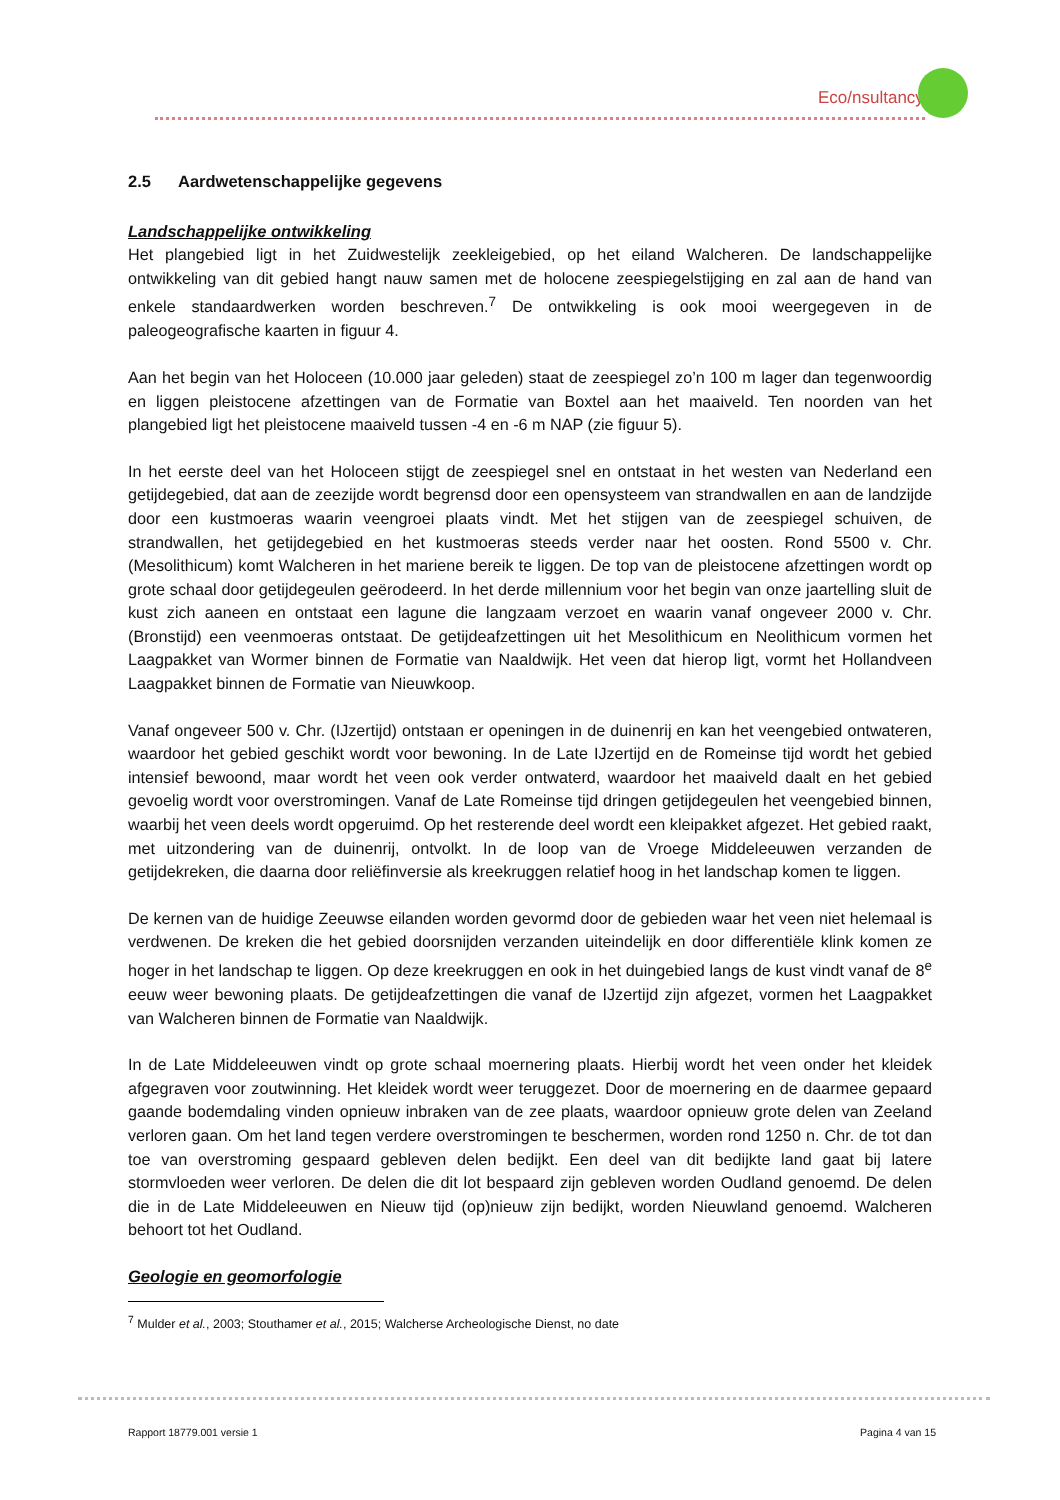Eco/nsultancy
2.5 Aardwetenschappelijke gegevens
Landschappelijke ontwikkeling
Het plangebied ligt in het Zuidwestelijk zeekleigebied, op het eiland Walcheren. De landschappelijke ontwikkeling van dit gebied hangt nauw samen met de holocene zeespiegelstijging en zal aan de hand van enkele standaardwerken worden beschreven.<sup>7</sup> De ontwikkeling is ook mooi weergegeven in de paleogeografische kaarten in figuur 4.
Aan het begin van het Holoceen (10.000 jaar geleden) staat de zeespiegel zo’n 100 m lager dan tegenwoordig en liggen pleistocene afzettingen van de Formatie van Boxtel aan het maaiveld. Ten noorden van het plangebied ligt het pleistocene maaiveld tussen -4 en -6 m NAP (zie figuur 5).
In het eerste deel van het Holoceen stijgt de zeespiegel snel en ontstaat in het westen van Nederland een getijdegebied, dat aan de zeezijde wordt begrensd door een opensysteem van strandwallen en aan de landzijde door een kustmoeras waarin veengroei plaats vindt. Met het stijgen van de zeespiegel schuiven, de strandwallen, het getijdegebied en het kustmoeras steeds verder naar het oosten. Rond 5500 v. Chr. (Mesolithicum) komt Walcheren in het mariene bereik te liggen. De top van de pleistocene afzettingen wordt op grote schaal door getijdegeulen geërodeerd. In het derde millennium voor het begin van onze jaartelling sluit de kust zich aaneen en ontstaat een lagune die langzaam verzoet en waarin vanaf ongeveer 2000 v. Chr. (Bronstijd) een veenmoeras ontstaat. De getijdeafzettingen uit het Mesolithicum en Neolithicum vormen het Laagpakket van Wormer binnen de Formatie van Naaldwijk. Het veen dat hierop ligt, vormt het Hollandveen Laagpakket binnen de Formatie van Nieuwkoop.
Vanaf ongeveer 500 v. Chr. (IJzertijd) ontstaan er openingen in de duinenrij en kan het veengebied ontwateren, waardoor het gebied geschikt wordt voor bewoning. In de Late IJzertijd en de Romeinse tijd wordt het gebied intensief bewoond, maar wordt het veen ook verder ontwaterd, waardoor het maaiveld daalt en het gebied gevoelig wordt voor overstromingen. Vanaf de Late Romeinse tijd dringen getijdegeulen het veengebied binnen, waarbij het veen deels wordt opgeruimd. Op het resterende deel wordt een kleipakket afgezet. Het gebied raakt, met uitzondering van de duinenrij, ontvolkt. In de loop van de Vroege Middeleeuwen verzanden de getijdekreken, die daarna door reliëfinversie als kreekruggen relatief hoog in het landschap komen te liggen.
De kernen van de huidige Zeeuwse eilanden worden gevormd door de gebieden waar het veen niet helemaal is verdwenen. De kreken die het gebied doorsnijden verzanden uiteindelijk en door differentiële klink komen ze hoger in het landschap te liggen. Op deze kreekruggen en ook in het duingebied langs de kust vindt vanaf de 8<sup>e</sup> eeuw weer bewoning plaats. De getijdeafzettingen die vanaf de IJzertijd zijn afgezet, vormen het Laagpakket van Walcheren binnen de Formatie van Naaldwijk.
In de Late Middeleeuwen vindt op grote schaal moernering plaats. Hierbij wordt het veen onder het kleidek afgegraven voor zoutwinning. Het kleidek wordt weer teruggezet. Door de moernering en de daarmee gepaard gaande bodemdaling vinden opnieuw inbraken van de zee plaats, waardoor opnieuw grote delen van Zeeland verloren gaan. Om het land tegen verdere overstromingen te beschermen, worden rond 1250 n. Chr. de tot dan toe van overstroming gespaard gebleven delen bedijkt. Een deel van dit bedijkte land gaat bij latere stormvloeden weer verloren. De delen die dit lot bespaard zijn gebleven worden Oudland genoemd. De delen die in de Late Middeleeuwen en Nieuw tijd (op)nieuw zijn bedijkt, worden Nieuwland genoemd. Walcheren behoort tot het Oudland.
Geologie en geomorfologie
<sup>7</sup> Mulder et al., 2003; Stouthamer et al., 2015; Walcherse Archeologische Dienst, no date
Rapport 18779.001 versie 1 Pagina 4 van 15